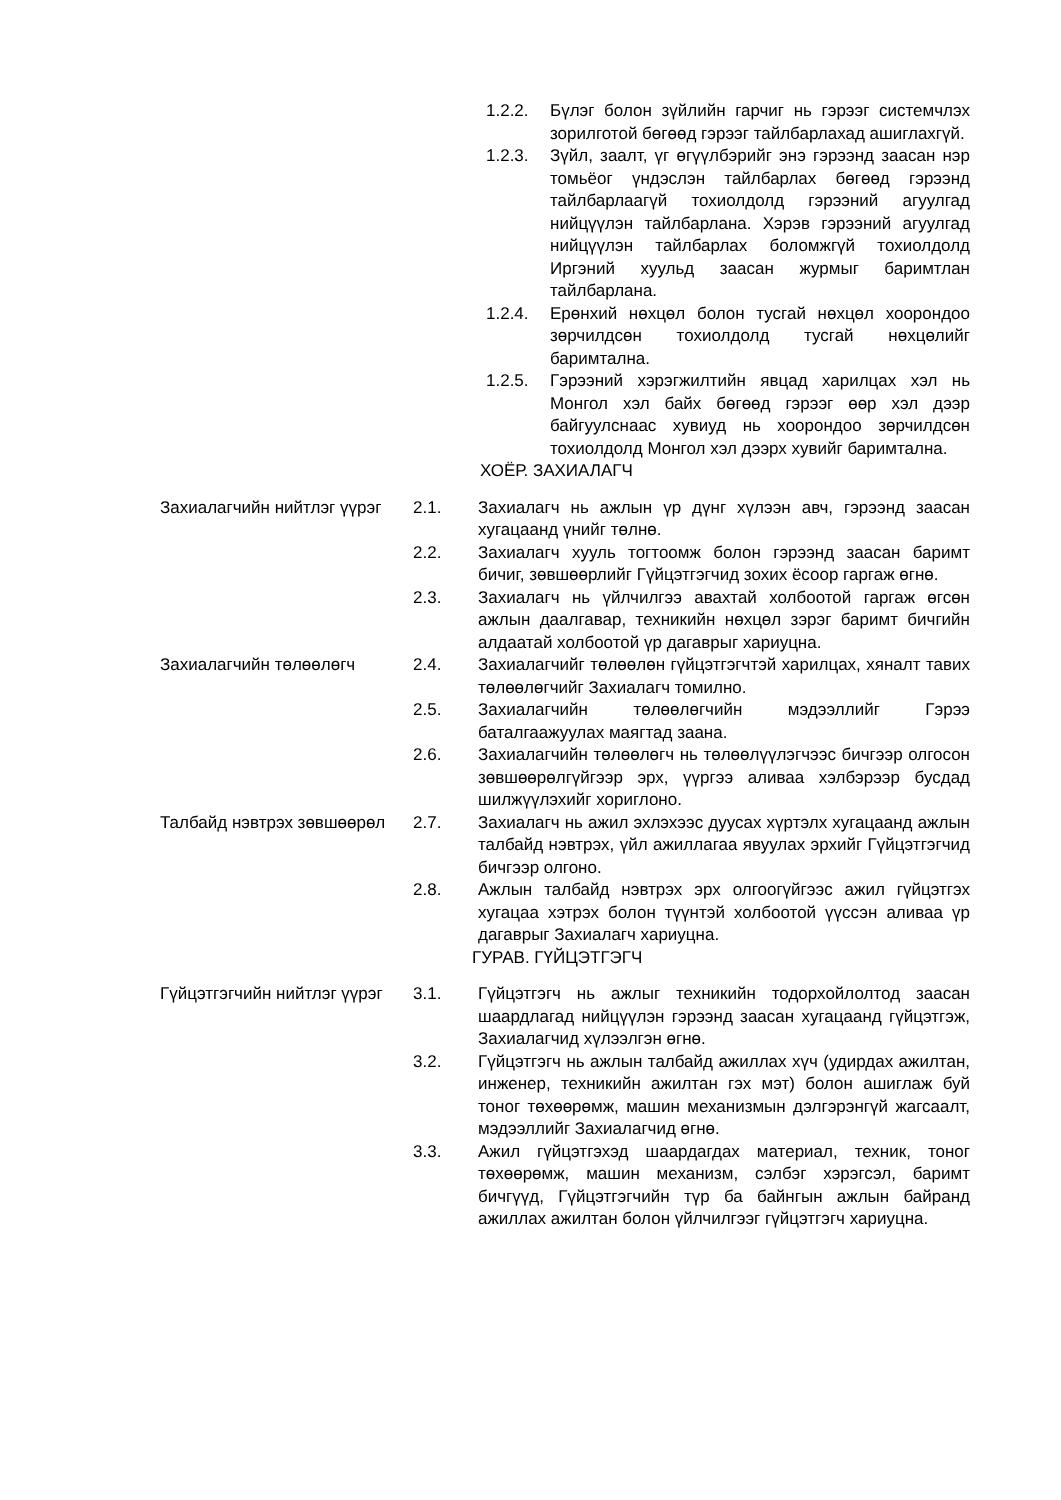1.2.2. Бүлэг болон зүйлийн гарчиг нь гэрээг системчлэх зорилготой бөгөөд гэрээг тайлбарлахад ашиглахгүй.
1.2.3. Зүйл, заалт, үг өгүүлбэрийг энэ гэрээнд заасан нэр томьёог үндэслэн тайлбарлах бөгөөд гэрээнд тайлбарлаагүй тохиолдолд гэрээний агуулгад нийцүүлэн тайлбарлана. Хэрэв гэрээний агуулгад нийцүүлэн тайлбарлах боломжгүй тохиолдолд Иргэний хуульд заасан журмыг баримтлан тайлбарлана.
1.2.4. Ерөнхий нөхцөл болон тусгай нөхцөл хоорондоо зөрчилдсөн тохиолдолд тусгай нөхцөлийг баримтална.
1.2.5. Гэрээний хэрэгжилтийн явцад харилцах хэл нь Монгол хэл байх бөгөөд гэрээг өөр хэл дээр байгуулснаас хувиуд нь хоорондоо зөрчилдсөн тохиолдолд Монгол хэл дээрх хувийг баримтална.
ХОЁР. ЗАХИАЛАГЧ
Захиалагчийн нийтлэг үүрэг
2.1. Захиалагч нь ажлын үр дүнг хүлээн авч, гэрээнд заасан хугацаанд үнийг төлнө.
2.2. Захиалагч хууль тогтоомж болон гэрээнд заасан баримт бичиг, зөвшөөрлийг Гүйцэтгэгчид зохих ёсоор гаргаж өгнө.
2.3. Захиалагч нь үйлчилгээ авахтай холбоотой гаргаж өгсөн ажлын даалгавар, техникийн нөхцөл зэрэг баримт бичгийн алдаатай холбоотой үр дагаврыг хариуцна.
Захиалагчийн төлөөлөгч 2.4. Захиалагчийг төлөөлөн гүйцэтгэгчтэй харилцах, хяналт тавих төлөөлөгчийг Захиалагч томилно.
2.5. Захиалагчийн төлөөлөгчийн мэдээллийг Гэрээ баталгаажуулах маягтад заана.
2.6. Захиалагчийн төлөөлөгч нь төлөөлүүлэгчээс бичгээр олгосон зөвшөөрөлгүйгээр эрх, үүргээ аливаа хэлбэрээр бусдад шилжүүлэхийг хориглоно.
Талбайд нэвтрэх зөвшөөрөл
2.7. Захиалагч нь ажил эхлэхээс дуусах хүртэлх хугацаанд ажлын талбайд нэвтрэх, үйл ажиллагаа явуулах эрхийг Гүйцэтгэгчид бичгээр олгоно.
2.8. Ажлын талбайд нэвтрэх эрх олгоогүйгээс ажил гүйцэтгэх хугацаа хэтрэх болон түүнтэй холбоотой үүссэн аливаа үр дагаврыг Захиалагч хариуцна.
ГУРАВ. ГҮЙЦЭТГЭГЧ
Гүйцэтгэгчийн нийтлэг үүрэг
3.1. Гүйцэтгэгч нь ажлыг техникийн тодорхойлолтод заасан шаардлагад нийцүүлэн гэрээнд заасан хугацаанд гүйцэтгэж, Захиалагчид хүлээлгэн өгнө.
3.2. Гүйцэтгэгч нь ажлын талбайд ажиллах хүч (удирдах ажилтан, инженер, техникийн ажилтан гэх мэт) болон ашиглаж буй тоног төхөөрөмж, машин механизмын дэлгэрэнгүй жагсаалт, мэдээллийг Захиалагчид өгнө.
3.3. Ажил гүйцэтгэхэд шаардагдах материал, техник, тоног төхөөрөмж, машин механизм, сэлбэг хэрэгсэл, баримт бичгүүд, Гүйцэтгэгчийн түр ба байнгын ажлын байранд ажиллах ажилтан болон үйлчилгээг гүйцэтгэгч хариуцна.